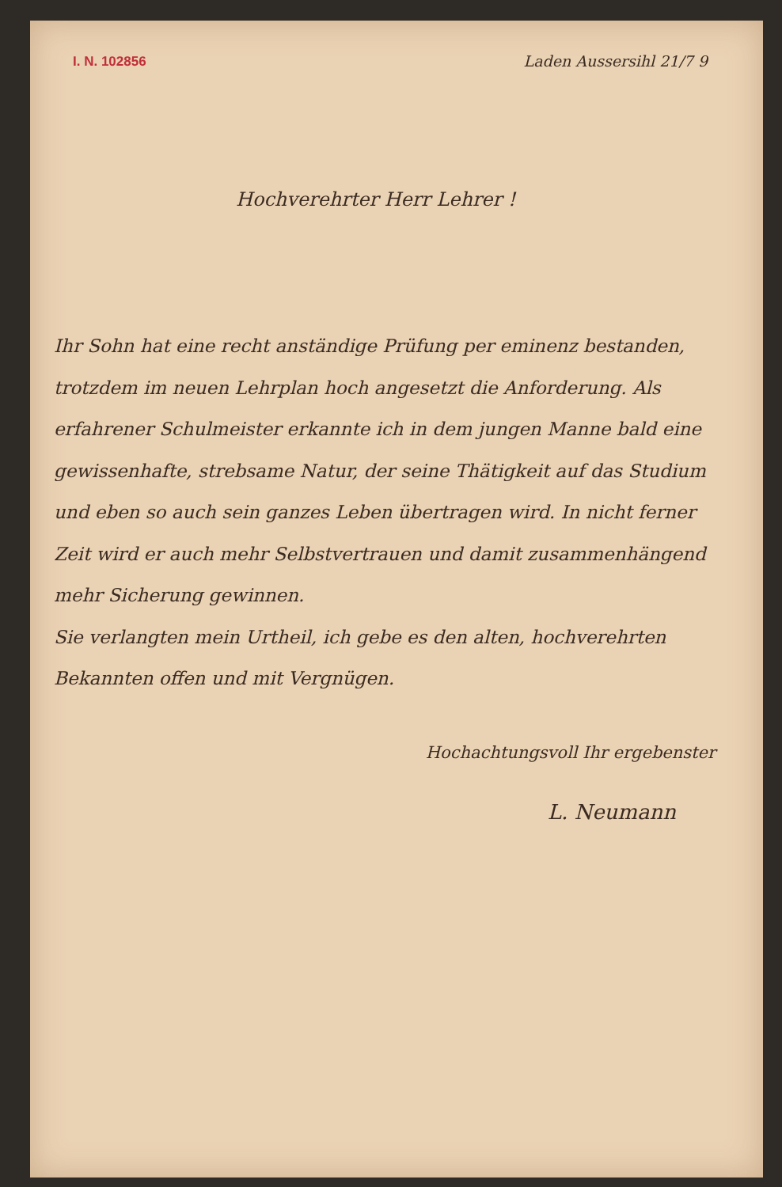I. N. 102856
Laden Aussersihl 21/7 9
Hochverehrter Herr Lehrer !
Ihr Sohn hat eine recht anständige Prüfung per eminenz bestanden, trotzdem im neuen Lehrplan hoch angesetzt die Anforderung. Als erfahrener Schulmeister erkannte ich in dem jungen Manne bald eine gewissenhafte, strebsame Natur, der seine Thätigkeit auf das Studium und eben so auch sein ganzes Leben übertragen wird. In nicht ferner Zeit wird er auch mehr Selbstvertrauen und damit zusammenhängend mehr Sicherung gewinnen.
Sie verlangten mein Urtheil, ich gebe es den alten, hochverehrten Bekannten offen und mit Vergnügen.
Hochachtungsvoll Ihr ergebenster
L. Neumann